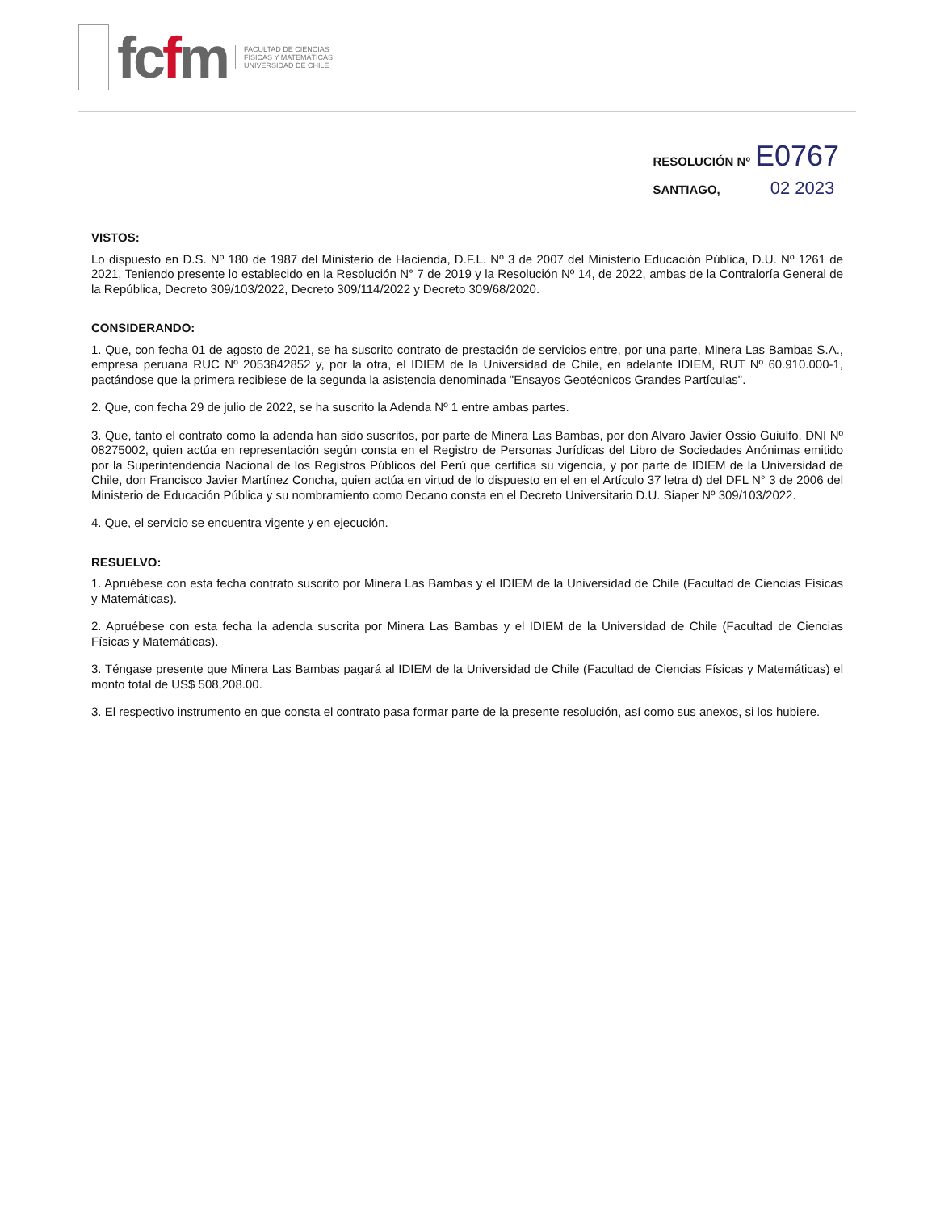fcfm
FACULTAD DE CIENCIAS
FÍSICAS Y MATEMÁTICAS
UNIVERSIDAD DE CHILE
RESOLUCIÓN Nº E0767
SANTIAGO, 02 2023
VISTOS:
Lo dispuesto en D.S. Nº 180 de 1987 del Ministerio de Hacienda, D.F.L. Nº 3 de 2007 del Ministerio Educación Pública, D.U. Nº 1261 de 2021, Teniendo presente lo establecido en la Resolución N° 7 de 2019 y la Resolución Nº 14, de 2022, ambas de la Contraloría General de la República, Decreto 309/103/2022, Decreto 309/114/2022 y Decreto 309/68/2020.
CONSIDERANDO:
1. Que, con fecha 01 de agosto de 2021, se ha suscrito contrato de prestación de servicios entre, por una parte, Minera Las Bambas S.A., empresa peruana RUC Nº 2053842852 y, por la otra, el IDIEM de la Universidad de Chile, en adelante IDIEM, RUT Nº 60.910.000-1, pactándose que la primera recibiese de la segunda la asistencia denominada "Ensayos Geotécnicos Grandes Partículas".
2. Que, con fecha 29 de julio de 2022, se ha suscrito la Adenda Nº 1 entre ambas partes.
3. Que, tanto el contrato como la adenda han sido suscritos, por parte de Minera Las Bambas, por don Alvaro Javier Ossio Guiulfo, DNI Nº 08275002, quien actúa en representación según consta en el Registro de Personas Jurídicas del Libro de Sociedades Anónimas emitido por la Superintendencia Nacional de los Registros Públicos del Perú que certifica su vigencia, y por parte de IDIEM de la Universidad de Chile, don Francisco Javier Martínez Concha, quien actúa en virtud de lo dispuesto en el en el Artículo 37 letra d) del DFL N° 3 de 2006 del Ministerio de Educación Pública y su nombramiento como Decano consta en el Decreto Universitario D.U. Siaper Nº 309/103/2022.
4. Que, el servicio se encuentra vigente y en ejecución.
RESUELVO:
1. Apruébese con esta fecha contrato suscrito por Minera Las Bambas y el IDIEM de la Universidad de Chile (Facultad de Ciencias Físicas y Matemáticas).
2. Apruébese con esta fecha la adenda suscrita por Minera Las Bambas y el IDIEM de la Universidad de Chile (Facultad de Ciencias Físicas y Matemáticas).
3. Téngase presente que Minera Las Bambas pagará al IDIEM de la Universidad de Chile (Facultad de Ciencias Físicas y Matemáticas) el monto total de US$ 508,208.00.
3. El respectivo instrumento en que consta el contrato pasa formar parte de la presente resolución, así como sus anexos, si los hubiere.